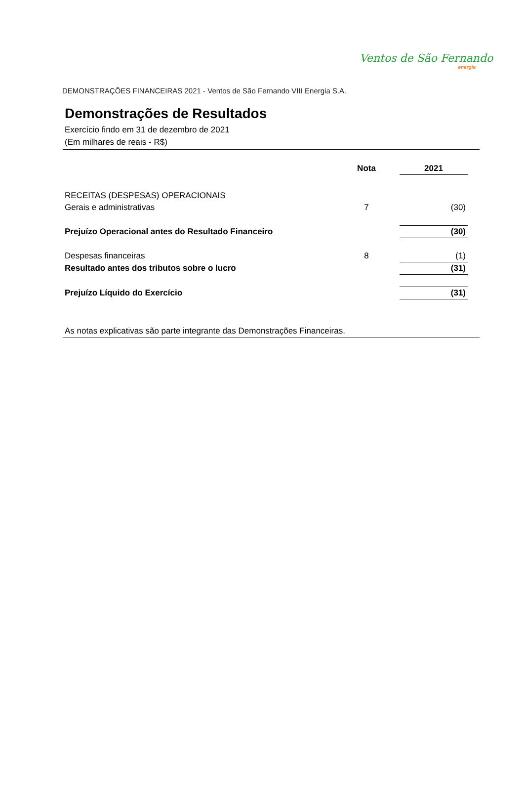Ventos de São Fernando
energia
DEMONSTRAÇÕES FINANCEIRAS 2021 - Ventos de São Fernando VIII Energia S.A.
Demonstrações de Resultados
Exercício findo em 31 de dezembro de 2021
(Em milhares de reais - R$)
| | Nota | | 2021 |
| --- | --- | --- | --- |
| RECEITAS (DESPESAS) OPERACIONAIS | | | |
| Gerais e administrativas | 7 | | (30) |
| Prejuízo Operacional antes do Resultado Financeiro | | | (30) |
| Despesas financeiras | 8 | | (1) |
| Resultado antes dos tributos sobre o lucro | | | (31) |
| Prejuízo Líquido do Exercício | | | (31) |
As notas explicativas são parte integrante das Demonstrações Financeiras.